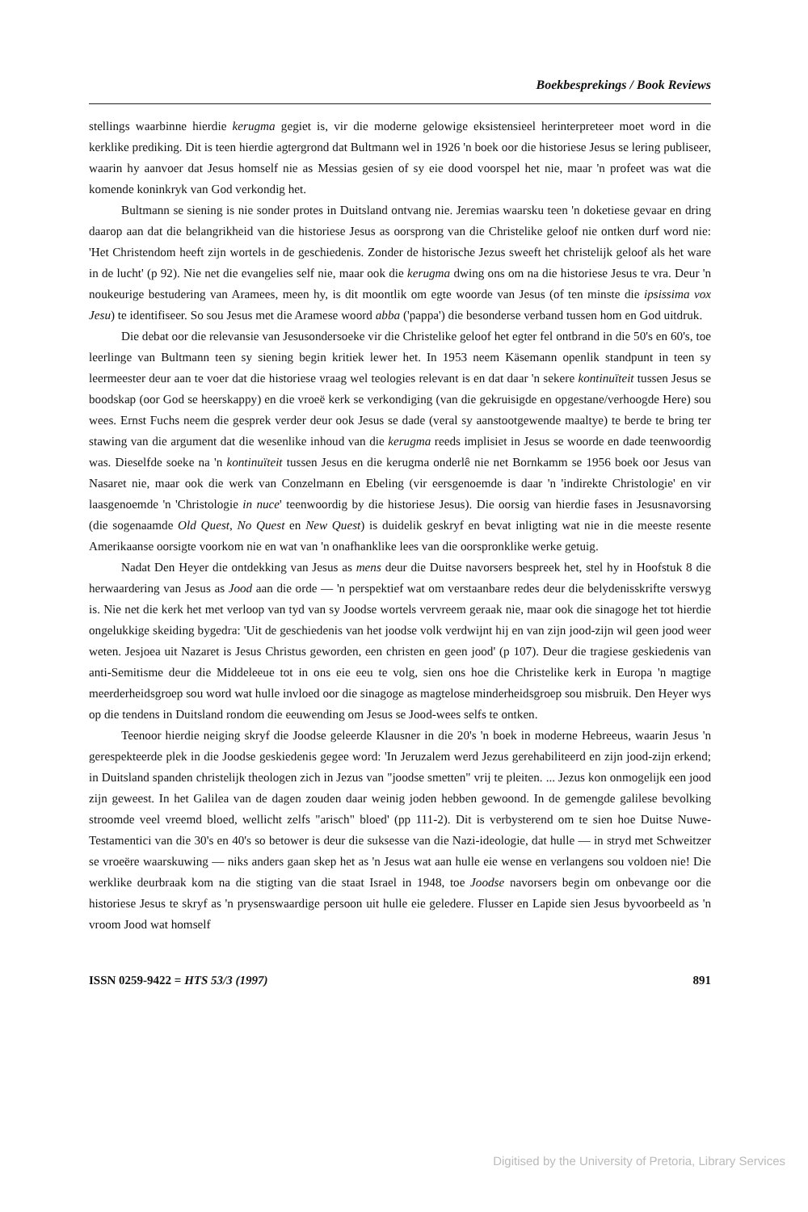Boekbesprekings / Book Reviews
stellings waarbinne hierdie kerugma gegiet is, vir die moderne gelowige eksistensieel herinterpreteer moet word in die kerklike prediking. Dit is teen hierdie agtergrond dat Bultmann wel in 1926 'n boek oor die historiese Jesus se lering publiseer, waarin hy aanvoer dat Jesus homself nie as Messias gesien of sy eie dood voorspel het nie, maar 'n profeet was wat die komende koninkryk van God verkondig het.
Bultmann se siening is nie sonder protes in Duitsland ontvang nie. Jeremias waarsku teen 'n doketiese gevaar en dring daarop aan dat die belangrikheid van die historiese Jesus as oorsprong van die Christelike geloof nie ontken durf word nie: 'Het Christendom heeft zijn wortels in de geschiedenis. Zonder de historische Jezus sweeft het christelijk geloof als het ware in de lucht' (p 92). Nie net die evangelies self nie, maar ook die kerugma dwing ons om na die historiese Jesus te vra. Deur 'n noukeurige bestudering van Aramees, meen hy, is dit moontlik om egte woorde van Jesus (of ten minste die ipsissima vox Jesu) te identifiseer. So sou Jesus met die Aramese woord abba ('pappa') die besonderse verband tussen hom en God uitdruk.
Die debat oor die relevansie van Jesusondersoeke vir die Christelike geloof het egter fel ontbrand in die 50's en 60's, toe leerlinge van Bultmann teen sy siening begin kritiek lewer het. In 1953 neem Käsemann openlik standpunt in teen sy leermeester deur aan te voer dat die historiese vraag wel teologies relevant is en dat daar 'n sekere kontinuïteit tussen Jesus se boodskap (oor God se heerskappy) en die vroeë kerk se verkondiging (van die gekruisigde en opgestane/verhoogde Here) sou wees. Ernst Fuchs neem die gesprek verder deur ook Jesus se dade (veral sy aanstootgewende maaltye) te berde te bring ter stawing van die argument dat die wesenlike inhoud van die kerugma reeds implisiet in Jesus se woorde en dade teenwoordig was. Dieselfde soeke na 'n kontinuïteit tussen Jesus en die kerugma onderlê nie net Bornkamm se 1956 boek oor Jesus van Nasaret nie, maar ook die werk van Conzelmann en Ebeling (vir eersgenoemde is daar 'n 'indirekte Christologie' en vir laasgenoemde 'n 'Christologie in nuce' teenwoordig by die historiese Jesus). Die oorsig van hierdie fases in Jesusnavorsing (die sogenaamde Old Quest, No Quest en New Quest) is duidelik geskryf en bevat inligting wat nie in die meeste resente Amerikaanse oorsigte voorkom nie en wat van 'n onafhanklike lees van die oorspronklike werke getuig.
Nadat Den Heyer die ontdekking van Jesus as mens deur die Duitse navorsers bespreek het, stel hy in Hoofstuk 8 die herwaardering van Jesus as Jood aan die orde — 'n perspektief wat om verstaanbare redes deur die belydenisskrifte verswyg is. Nie net die kerk het met verloop van tyd van sy Joodse wortels vervreem geraak nie, maar ook die sinagoge het tot hierdie ongelukkige skeiding bygedra: 'Uit de geschiedenis van het joodse volk verdwijnt hij en van zijn jood-zijn wil geen jood weer weten. Jesjoea uit Nazaret is Jesus Christus geworden, een christen en geen jood' (p 107). Deur die tragiese geskiedenis van anti-Semitisme deur die Middeleeue tot in ons eie eeu te volg, sien ons hoe die Christelike kerk in Europa 'n magtige meerderheidsgroep sou word wat hulle invloed oor die sinagoge as magtelose minderheidsgroep sou misbruik. Den Heyer wys op die tendens in Duitsland rondom die eeuwending om Jesus se Jood-wees selfs te ontken.
Teenoor hierdie neiging skryf die Joodse geleerde Klausner in die 20's 'n boek in moderne Hebreeus, waarin Jesus 'n gerespekteerde plek in die Joodse geskiedenis gegee word: 'In Jeruzalem werd Jezus gerehabiliteerd en zijn jood-zijn erkend; in Duitsland spanden christelijk theologen zich in Jezus van "joodse smetten" vrij te pleiten. ... Jezus kon onmogelijk een jood zijn geweest. In het Galilea van de dagen zouden daar weinig joden hebben gewoond. In de gemengde galilese bevolking stroomde veel vreemd bloed, wellicht zelfs "arisch" bloed' (pp 111-2). Dit is verbysterend om te sien hoe Duitse Nuwe-Testamentici van die 30's en 40's so betower is deur die suksesse van die Nazi-ideologie, dat hulle — in stryd met Schweitzer se vroeëre waarskuwing — niks anders gaan skep het as 'n Jesus wat aan hulle eie wense en verlangens sou voldoen nie! Die werklike deurbraak kom na die stigting van die staat Israel in 1948, toe Joodse navorsers begin om onbevange oor die historiese Jesus te skryf as 'n prysenswaardige persoon uit hulle eie geledere. Flusser en Lapide sien Jesus byvoorbeeld as 'n vroom Jood wat homself
ISSN 0259-9422 = HTS 53/3 (1997) 891
Digitised by the University of Pretoria, Library Services